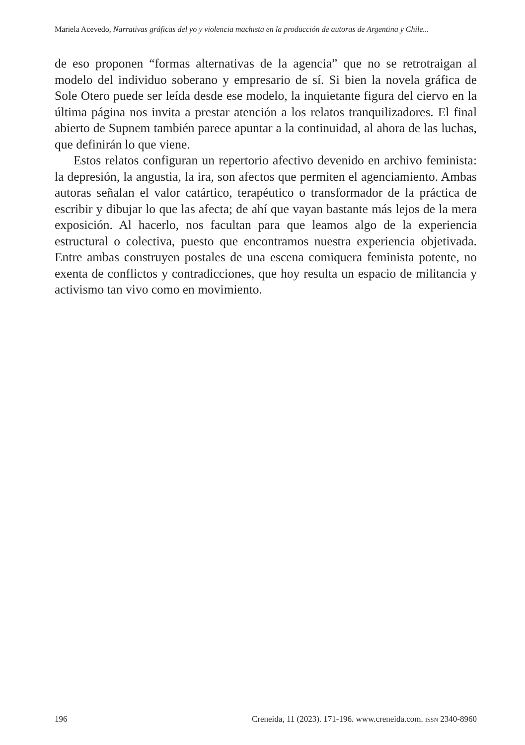Mariela Acevedo, Narrativas gráficas del yo y violencia machista en la producción de autoras de Argentina y Chile...
de eso proponen “formas alternativas de la agencia” que no se retrotraigan al modelo del individuo soberano y empresario de sí. Si bien la novela gráfica de Sole Otero puede ser leída desde ese modelo, la inquietante figura del ciervo en la última página nos invita a prestar atención a los relatos tranquilizadores. El final abierto de Supnem también parece apuntar a la continuidad, al ahora de las luchas, que definirán lo que viene.
Estos relatos configuran un repertorio afectivo devenido en archivo feminista: la depresión, la angustia, la ira, son afectos que permiten el agenciamiento. Ambas autoras señalan el valor catártico, terapéutico o transformador de la práctica de escribir y dibujar lo que las afecta; de ahí que vayan bastante más lejos de la mera exposición. Al hacerlo, nos facultan para que leamos algo de la experiencia estructural o colectiva, puesto que encontramos nuestra experiencia objetivada. Entre ambas construyen postales de una escena comiquera feminista potente, no exenta de conflictos y contradicciones, que hoy resulta un espacio de militancia y activismo tan vivo como en movimiento.
196 Creneida, 11 (2023). 171-196. www.creneida.com. ISSN 2340-8960